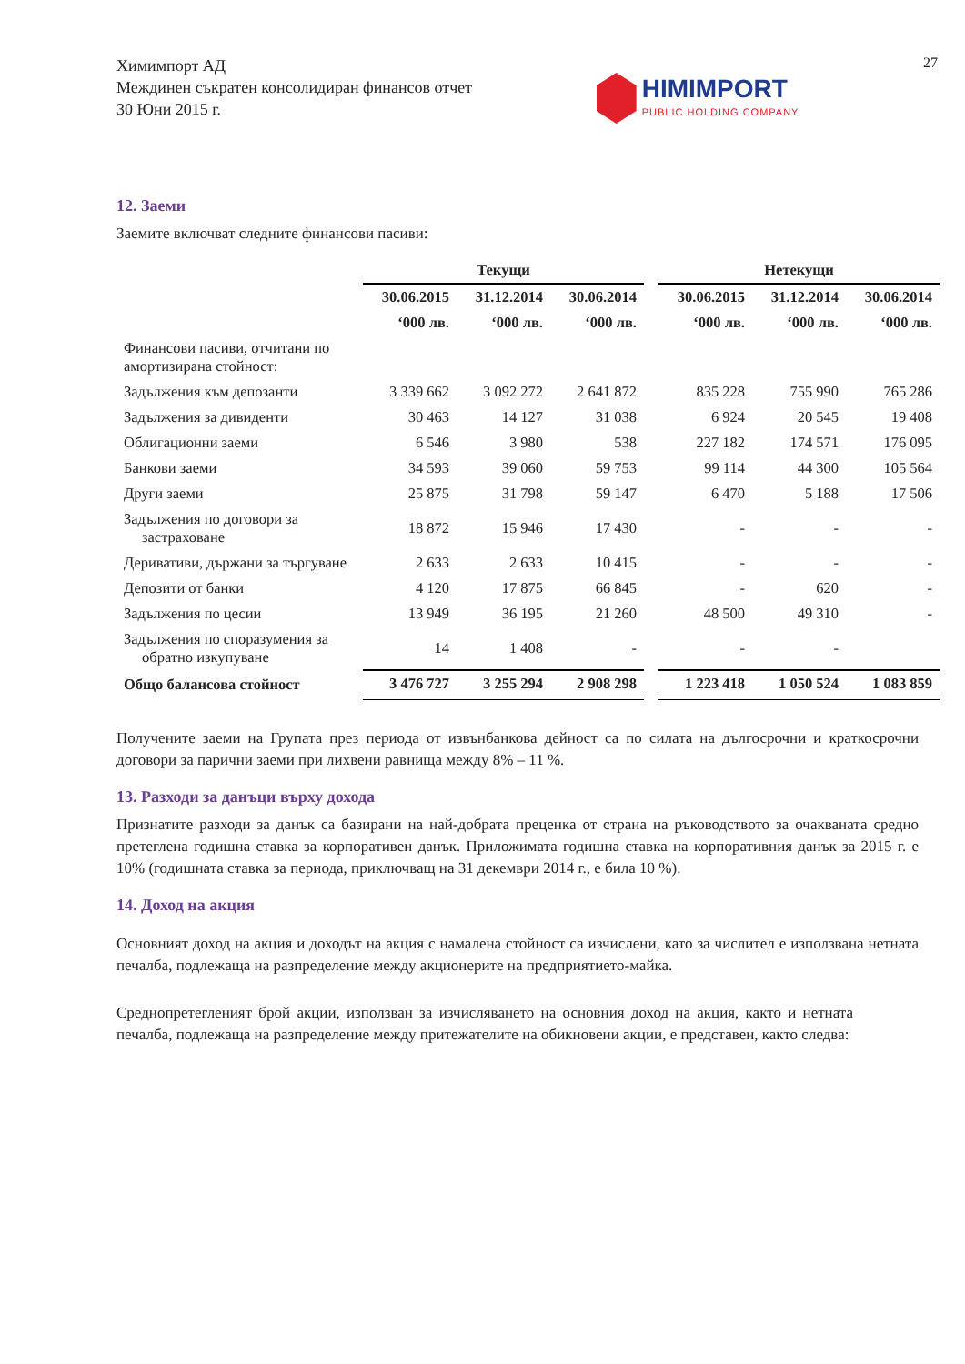Химимпорт АД
Междинен съкратен консолидиран финансов отчет
30 Юни 2015 г.
HIMIMPORT
PUBLIC HOLDING COMPANY
27
12. Заеми
Заемите включват следните финансови пасиви:
| | Текущи | | | | Нетекущи | | |
| | 30.06.2015 | 31.12.2014 | 30.06.2014 | | 30.06.2015 | 31.12.2014 | 30.06.2014 |
| | ‘000 лв. | ‘000 лв. | ‘000 лв. | | ‘000 лв. | ‘000 лв. | ‘000 лв. |
| Финансови пасиви, отчитани по амортизирана стойност: | | | | | | | |
| Задължения към депозанти | 3 339 662 | 3 092 272 | 2 641 872 | | 835 228 | 755 990 | 765 286 |
| Задължения за дивиденти | 30 463 | 14 127 | 31 038 | | 6 924 | 20 545 | 19 408 |
| Облигационни заеми | 6 546 | 3 980 | 538 | | 227 182 | 174 571 | 176 095 |
| Банкови заеми | 34 593 | 39 060 | 59 753 | | 99 114 | 44 300 | 105 564 |
| Други заеми | 25 875 | 31 798 | 59 147 | | 6 470 | 5 188 | 17 506 |
| Задължения по договори за застраховане | 18 872 | 15 946 | 17 430 | | - | - | - |
| Деривативи, държани за търгуване | 2 633 | 2 633 | 10 415 | | - | - | - |
| Депозити от банки | 4 120 | 17 875 | 66 845 | | - | 620 | - |
| Задължения по цесии | 13 949 | 36 195 | 21 260 | | 48 500 | 49 310 | - |
| Задължения по споразумения за обратно изкупуване | 14 | 1 408 | - | | - | - | |
| Общо балансова стойност | 3 476 727 | 3 255 294 | 2 908 298 | | 1 223 418 | 1 050 524 | 1 083 859 |
Получените заеми на Групата през периода от извънбанкова дейност са по силата на дългосрочни и краткосрочни договори за парични заеми при лихвени равнища между 8% – 11 %.
13. Разходи за данъци върху дохода
Признатите разходи за данък са базирани на най-добрата преценка от страна на ръководството за очакваната средно претеглена годишна ставка за корпоративен данък. Приложимата годишна ставка на корпоративния данък за 2015 г. е 10% (годишната ставка за периода, приключващ на 31 декември 2014 г., е била 10 %).
14. Доход на акция
Основният доход на акция и доходът на акция с намалена стойност са изчислени, като за числител е използвана нетната печалба, подлежаща на разпределение между акционерите на предприятието-майка.
Средно­претегленият брой акции, използван за изчисляването на основния доход на акция, както и нетната печалба, подлежаща на разпределение между притежателите на обикновени акции, е представен, както следва: